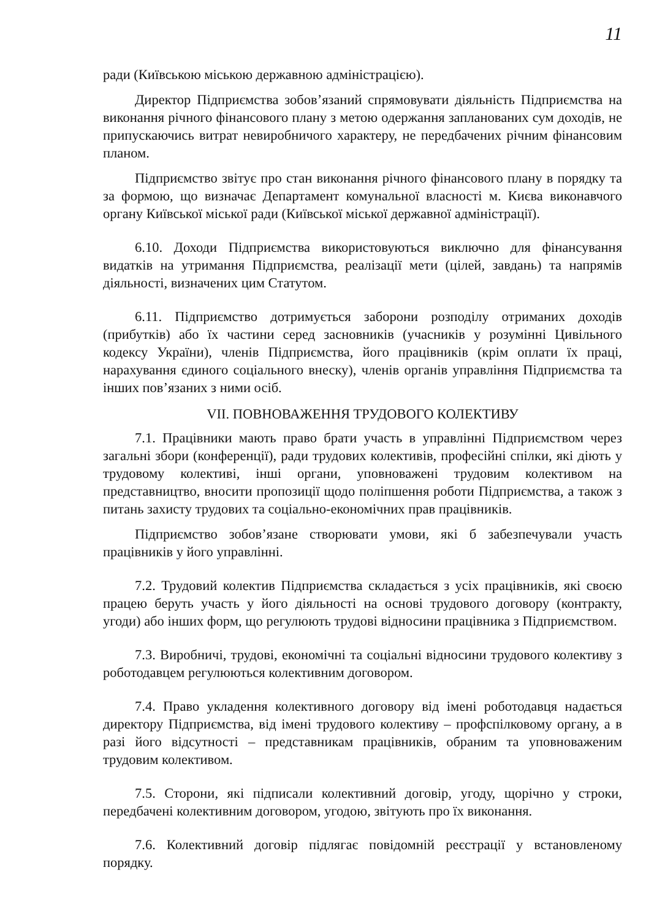11
ради (Київською міською державною адміністрацією).
Директор Підприємства зобов’язаний спрямовувати діяльність Підприємства на виконання річного фінансового плану з метою одержання запланованих сум доходів, не припускаючись витрат невиробничого характеру, не передбачених річним фінансовим планом.
Підприємство звітує про стан виконання річного фінансового плану в порядку та за формою, що визначає Департамент комунальної власності м. Києва виконавчого органу Київської міської ради (Київської міської державної адміністрації).
6.10. Доходи Підприємства використовуються виключно для фінансування видатків на утримання Підприємства, реалізації мети (цілей, завдань) та напрямів діяльності, визначених цим Статутом.
6.11. Підприємство дотримується заборони розподілу отриманих доходів (прибутків) або їх частини серед засновників (учасників у розумінні Цивільного кодексу України), членів Підприємства, його працівників (крім оплати їх праці, нарахування єдиного соціального внеску), членів органів управління Підприємства та інших пов’язаних з ними осіб.
VII. ПОВНОВАЖЕННЯ ТРУДОВОГО КОЛЕКТИВУ
7.1. Працівники мають право брати участь в управлінні Підприємством через загальні збори (конференції), ради трудових колективів, професійні спілки, які діють у трудовому колективі, інші органи, уповноважені трудовим колективом на представництво, вносити пропозиції щодо поліпшення роботи Підприємства, а також з питань захисту трудових та соціально-економічних прав працівників.
Підприємство зобов’язане створювати умови, які б забезпечували участь працівників у його управлінні.
7.2. Трудовий колектив Підприємства складається з усіх працівників, які своєю працею беруть участь у його діяльності на основі трудового договору (контракту, угоди) або інших форм, що регулюють трудові відносини працівника з Підприємством.
7.3. Виробничі, трудові, економічні та соціальні відносини трудового колективу з роботодавцем регулюються колективним договором.
7.4. Право укладення колективного договору від імені роботодавця надається директору Підприємства, від імені трудового колективу – профспілковому органу, а в разі його відсутності – представникам працівників, обраним та уповноваженим трудовим колективом.
7.5. Сторони, які підписали колективний договір, угоду, щорічно у строки, передбачені колективним договором, угодою, звітують про їх виконання.
7.6. Колективний договір підлягає повідомній реєстрації у встановленому порядку.